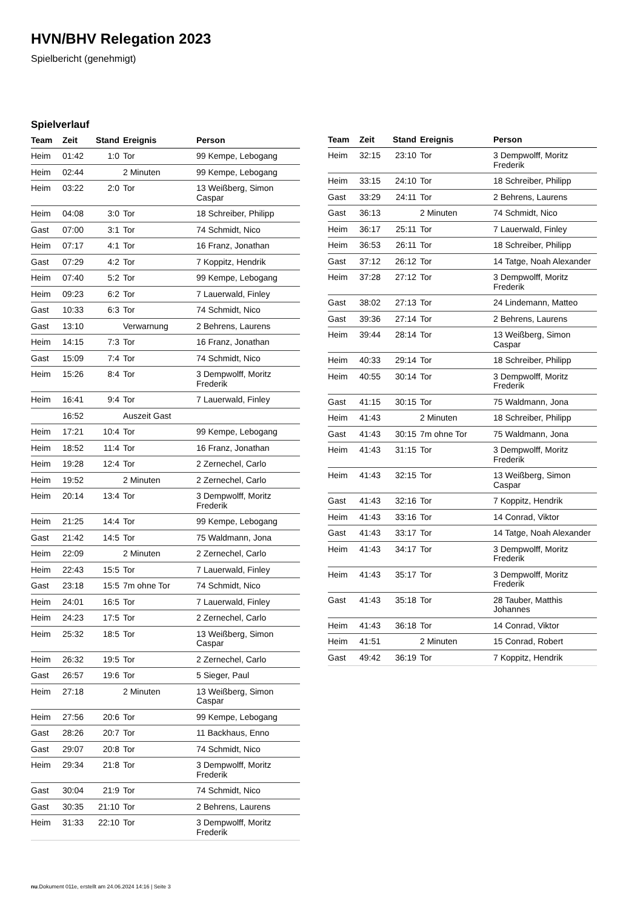HVN/BHV Relegation 2023
Spielbericht (genehmigt)
Spielverlauf
| Team | Zeit | Stand | Ereignis | Person |
| --- | --- | --- | --- | --- |
| Heim | 01:42 | 1:0 | Tor | 99 Kempe, Lebogang |
| Heim | 02:44 | | 2 Minuten | 99 Kempe, Lebogang |
| Heim | 03:22 | 2:0 | Tor | 13 Weißberg, Simon Caspar |
| Heim | 04:08 | 3:0 | Tor | 18 Schreiber, Philipp |
| Gast | 07:00 | 3:1 | Tor | 74 Schmidt, Nico |
| Heim | 07:17 | 4:1 | Tor | 16 Franz, Jonathan |
| Gast | 07:29 | 4:2 | Tor | 7 Koppitz, Hendrik |
| Heim | 07:40 | 5:2 | Tor | 99 Kempe, Lebogang |
| Heim | 09:23 | 6:2 | Tor | 7 Lauerwald, Finley |
| Gast | 10:33 | 6:3 | Tor | 74 Schmidt, Nico |
| Gast | 13:10 | | Verwarnung | 2 Behrens, Laurens |
| Heim | 14:15 | 7:3 | Tor | 16 Franz, Jonathan |
| Gast | 15:09 | 7:4 | Tor | 74 Schmidt, Nico |
| Heim | 15:26 | 8:4 | Tor | 3 Dempwolff, Moritz Frederik |
| Heim | 16:41 | 9:4 | Tor | 7 Lauerwald, Finley |
| | 16:52 | | Auszeit Gast | |
| Heim | 17:21 | 10:4 | Tor | 99 Kempe, Lebogang |
| Heim | 18:52 | 11:4 | Tor | 16 Franz, Jonathan |
| Heim | 19:28 | 12:4 | Tor | 2 Zernechel, Carlo |
| Heim | 19:52 | | 2 Minuten | 2 Zernechel, Carlo |
| Heim | 20:14 | 13:4 | Tor | 3 Dempwolff, Moritz Frederik |
| Heim | 21:25 | 14:4 | Tor | 99 Kempe, Lebogang |
| Gast | 21:42 | 14:5 | Tor | 75 Waldmann, Jona |
| Heim | 22:09 | | 2 Minuten | 2 Zernechel, Carlo |
| Heim | 22:43 | 15:5 | Tor | 7 Lauerwald, Finley |
| Gast | 23:18 | 15:5 | 7m ohne Tor | 74 Schmidt, Nico |
| Heim | 24:01 | 16:5 | Tor | 7 Lauerwald, Finley |
| Heim | 24:23 | 17:5 | Tor | 2 Zernechel, Carlo |
| Heim | 25:32 | 18:5 | Tor | 13 Weißberg, Simon Caspar |
| Heim | 26:32 | 19:5 | Tor | 2 Zernechel, Carlo |
| Gast | 26:57 | 19:6 | Tor | 5 Sieger, Paul |
| Heim | 27:18 | | 2 Minuten | 13 Weißberg, Simon Caspar |
| Heim | 27:56 | 20:6 | Tor | 99 Kempe, Lebogang |
| Gast | 28:26 | 20:7 | Tor | 11 Backhaus, Enno |
| Gast | 29:07 | 20:8 | Tor | 74 Schmidt, Nico |
| Heim | 29:34 | 21:8 | Tor | 3 Dempwolff, Moritz Frederik |
| Gast | 30:04 | 21:9 | Tor | 74 Schmidt, Nico |
| Gast | 30:35 | 21:10 | Tor | 2 Behrens, Laurens |
| Heim | 31:33 | 22:10 | Tor | 3 Dempwolff, Moritz Frederik |
| Team | Zeit | Stand | Ereignis | Person |
| --- | --- | --- | --- | --- |
| Heim | 32:15 | 23:10 | Tor | 3 Dempwolff, Moritz Frederik |
| Heim | 33:15 | 24:10 | Tor | 18 Schreiber, Philipp |
| Gast | 33:29 | 24:11 | Tor | 2 Behrens, Laurens |
| Gast | 36:13 | | 2 Minuten | 74 Schmidt, Nico |
| Heim | 36:17 | 25:11 | Tor | 7 Lauerwald, Finley |
| Heim | 36:53 | 26:11 | Tor | 18 Schreiber, Philipp |
| Gast | 37:12 | 26:12 | Tor | 14 Tatge, Noah Alexander |
| Heim | 37:28 | 27:12 | Tor | 3 Dempwolff, Moritz Frederik |
| Gast | 38:02 | 27:13 | Tor | 24 Lindemann, Matteo |
| Gast | 39:36 | 27:14 | Tor | 2 Behrens, Laurens |
| Heim | 39:44 | 28:14 | Tor | 13 Weißberg, Simon Caspar |
| Heim | 40:33 | 29:14 | Tor | 18 Schreiber, Philipp |
| Heim | 40:55 | 30:14 | Tor | 3 Dempwolff, Moritz Frederik |
| Gast | 41:15 | 30:15 | Tor | 75 Waldmann, Jona |
| Heim | 41:43 | | 2 Minuten | 18 Schreiber, Philipp |
| Gast | 41:43 | 30:15 | 7m ohne Tor | 75 Waldmann, Jona |
| Heim | 41:43 | 31:15 | Tor | 3 Dempwolff, Moritz Frederik |
| Heim | 41:43 | 32:15 | Tor | 13 Weißberg, Simon Caspar |
| Gast | 41:43 | 32:16 | Tor | 7 Koppitz, Hendrik |
| Heim | 41:43 | 33:16 | Tor | 14 Conrad, Viktor |
| Gast | 41:43 | 33:17 | Tor | 14 Tatge, Noah Alexander |
| Heim | 41:43 | 34:17 | Tor | 3 Dempwolff, Moritz Frederik |
| Heim | 41:43 | 35:17 | Tor | 3 Dempwolff, Moritz Frederik |
| Gast | 41:43 | 35:18 | Tor | 28 Tauber, Matthis Johannes |
| Heim | 41:43 | 36:18 | Tor | 14 Conrad, Viktor |
| Heim | 41:51 | | 2 Minuten | 15 Conrad, Robert |
| Gast | 49:42 | 36:19 | Tor | 7 Koppitz, Hendrik |
nu.Dokument 011e, erstellt am 24.06.2024 14:16 | Seite 3